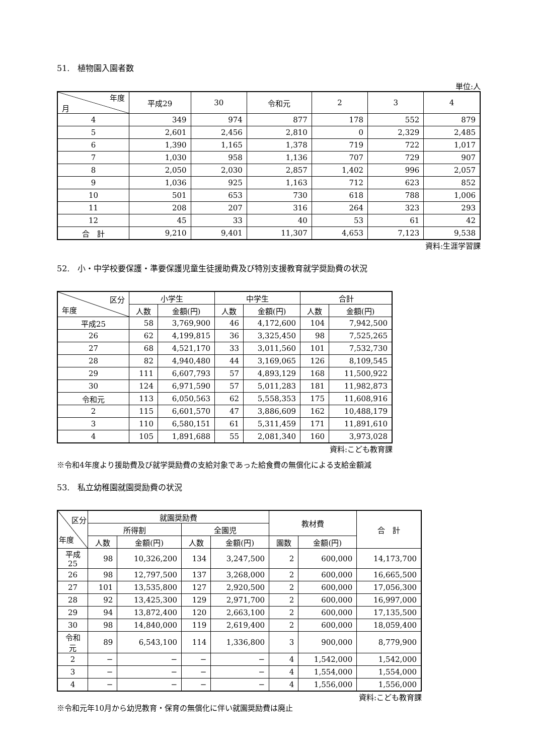51.　植物園入園者数
単位:人
| 年度 月 | 平成29 | 30 | 令和元 | 2 | 3 | 4 |
| --- | --- | --- | --- | --- | --- | --- |
| 4 | 349 | 974 | 877 | 178 | 552 | 879 |
| 5 | 2,601 | 2,456 | 2,810 | 0 | 2,329 | 2,485 |
| 6 | 1,390 | 1,165 | 1,378 | 719 | 722 | 1,017 |
| 7 | 1,030 | 958 | 1,136 | 707 | 729 | 907 |
| 8 | 2,050 | 2,030 | 2,857 | 1,402 | 996 | 2,057 |
| 9 | 1,036 | 925 | 1,163 | 712 | 623 | 852 |
| 10 | 501 | 653 | 730 | 618 | 788 | 1,006 |
| 11 | 208 | 207 | 316 | 264 | 323 | 293 |
| 12 | 45 | 33 | 40 | 53 | 61 | 42 |
| 合 計 | 9,210 | 9,401 | 11,307 | 4,653 | 7,123 | 9,538 |
資料:生涯学習課
52.　小・中学校要保護・準要保護児童生徒援助費及び特別支援教育就学奨励費の状況
| 区分 年度 | 小学生 | | 中学生 | | 合計 | |
| --- | --- | --- | --- | --- | --- | --- |
| | 人数 | 金額(円) | 人数 | 金額(円) | 人数 | 金額(円) |
| 平成25 | 58 | 3,769,900 | 46 | 4,172,600 | 104 | 7,942,500 |
| 26 | 62 | 4,199,815 | 36 | 3,325,450 | 98 | 7,525,265 |
| 27 | 68 | 4,521,170 | 33 | 3,011,560 | 101 | 7,532,730 |
| 28 | 82 | 4,940,480 | 44 | 3,169,065 | 126 | 8,109,545 |
| 29 | 111 | 6,607,793 | 57 | 4,893,129 | 168 | 11,500,922 |
| 30 | 124 | 6,971,590 | 57 | 5,011,283 | 181 | 11,982,873 |
| 令和元 | 113 | 6,050,563 | 62 | 5,558,353 | 175 | 11,608,916 |
| 2 | 115 | 6,601,570 | 47 | 3,886,609 | 162 | 10,488,179 |
| 3 | 110 | 6,580,151 | 61 | 5,311,459 | 171 | 11,891,610 |
| 4 | 105 | 1,891,688 | 55 | 2,081,340 | 160 | 3,973,028 |
資料:こども教育課
※令和4年度より援助費及び就学奨励費の支給対象であった給食費の無償化による支給金額減
53.　私立幼稚園就園奨励費の状況
| 区分 年度 | 就園奨励費 | | | | 教材費 | | 合 計 |
| --- | --- | --- | --- | --- | --- | --- | --- |
| | 所得割 | | 全園児 | | | | |
| | 人数 | 金額(円) | 人数 | 金額(円) | 園数 | 金額(円) | |
| 平成25 | 98 | 10,326,200 | 134 | 3,247,500 | 2 | 600,000 | 14,173,700 |
| 26 | 98 | 12,797,500 | 137 | 3,268,000 | 2 | 600,000 | 16,665,500 |
| 27 | 101 | 13,535,800 | 127 | 2,920,500 | 2 | 600,000 | 17,056,300 |
| 28 | 92 | 13,425,300 | 129 | 2,971,700 | 2 | 600,000 | 16,997,000 |
| 29 | 94 | 13,872,400 | 120 | 2,663,100 | 2 | 600,000 | 17,135,500 |
| 30 | 98 | 14,840,000 | 119 | 2,619,400 | 2 | 600,000 | 18,059,400 |
| 令和元 | 89 | 6,543,100 | 114 | 1,336,800 | 3 | 900,000 | 8,779,900 |
| 2 | − | − | − | − | 4 | 1,542,000 | 1,542,000 |
| 3 | − | − | − | − | 4 | 1,554,000 | 1,554,000 |
| 4 | − | − | − | − | 4 | 1,556,000 | 1,556,000 |
資料:こども教育課
※令和元年10月から幼児教育・保育の無償化に伴い就園奨励費は廃止